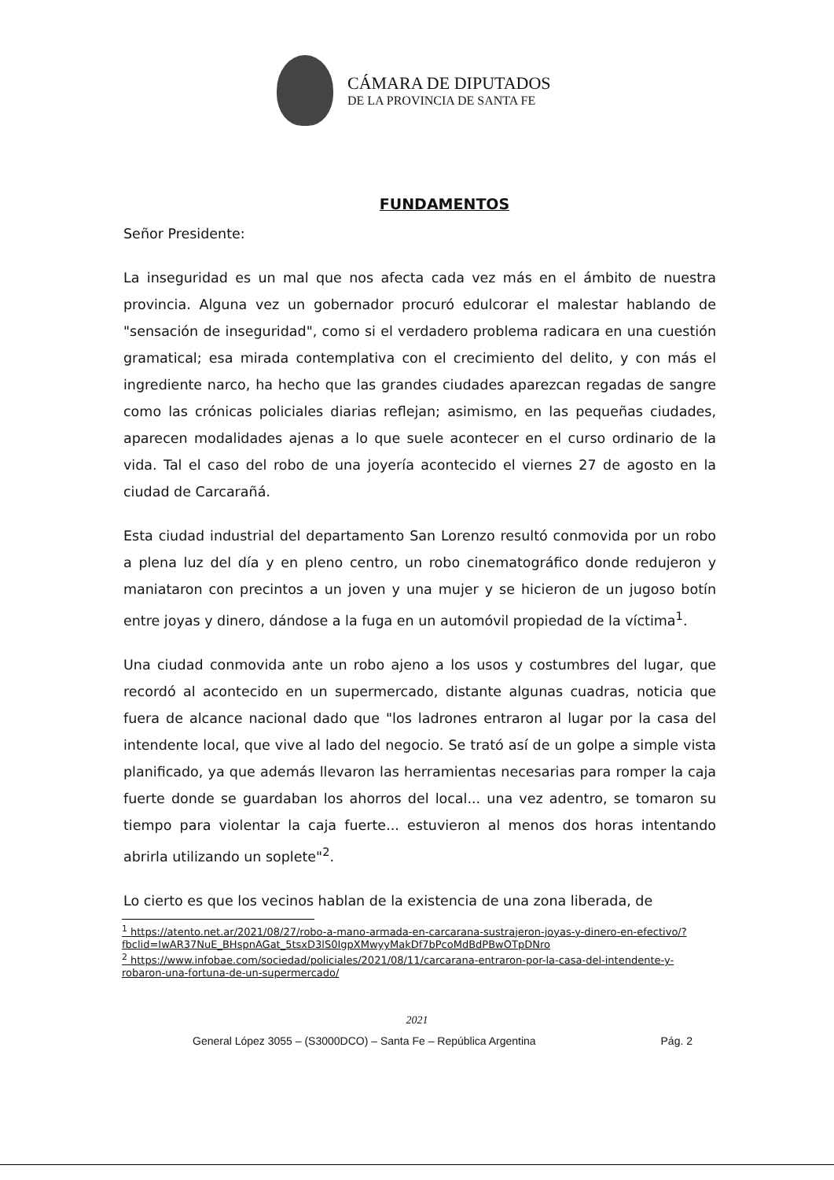CÁMARA DE DIPUTADOS
DE LA PROVINCIA DE SANTA FE
FUNDAMENTOS
Señor Presidente:
La inseguridad es un mal que nos afecta cada vez más en el ámbito de nuestra provincia. Alguna vez un gobernador procuró edulcorar el malestar hablando de "sensación de inseguridad", como si el verdadero problema radicara en una cuestión gramatical; esa mirada contemplativa con el crecimiento del delito, y con más el ingrediente narco, ha hecho que las grandes ciudades aparezcan regadas de sangre como las crónicas policiales diarias reflejan; asimismo, en las pequeñas ciudades, aparecen modalidades ajenas a lo que suele acontecer en el curso ordinario de la vida. Tal el caso del robo de una joyería acontecido el viernes 27 de agosto en la ciudad de Carcarañá.
Esta ciudad industrial del departamento San Lorenzo resultó conmovida por un robo a plena luz del día y en pleno centro, un robo cinematográfico donde redujeron y maniataron con precintos a un joven y una mujer y se hicieron de un jugoso botín entre joyas y dinero, dándose a la fuga en un automóvil propiedad de la víctima<sup>1</sup>.
Una ciudad conmovida ante un robo ajeno a los usos y costumbres del lugar, que recordó al acontecido en un supermercado, distante algunas cuadras, noticia que fuera de alcance nacional dado que "los ladrones entraron al lugar por la casa del intendente local, que vive al lado del negocio. Se trató así de un golpe a simple vista planificado, ya que además llevaron las herramientas necesarias para romper la caja fuerte donde se guardaban los ahorros del local... una vez adentro, se tomaron su tiempo para violentar la caja fuerte... estuvieron al menos dos horas intentando abrirla utilizando un soplete"<sup>2</sup>.
Lo cierto es que los vecinos hablan de la existencia de una zona liberada, de
<sup>1</sup> https://atento.net.ar/2021/08/27/robo-a-mano-armada-en-carcarana-sustrajeron-joyas-y-dinero-en-efectivo/?fbclid=IwAR37NuE_BHspnAGat_5tsxD3lS0IgpXMwyyMakDf7bPcoMdBdPBwOTpDNro
<sup>2</sup> https://www.infobae.com/sociedad/policiales/2021/08/11/carcarana-entraron-por-la-casa-del-intendente-y-robaron-una-fortuna-de-un-supermercado/
2021
General López 3055 – (S3000DCO) – Santa Fe – República Argentina Pág. 2